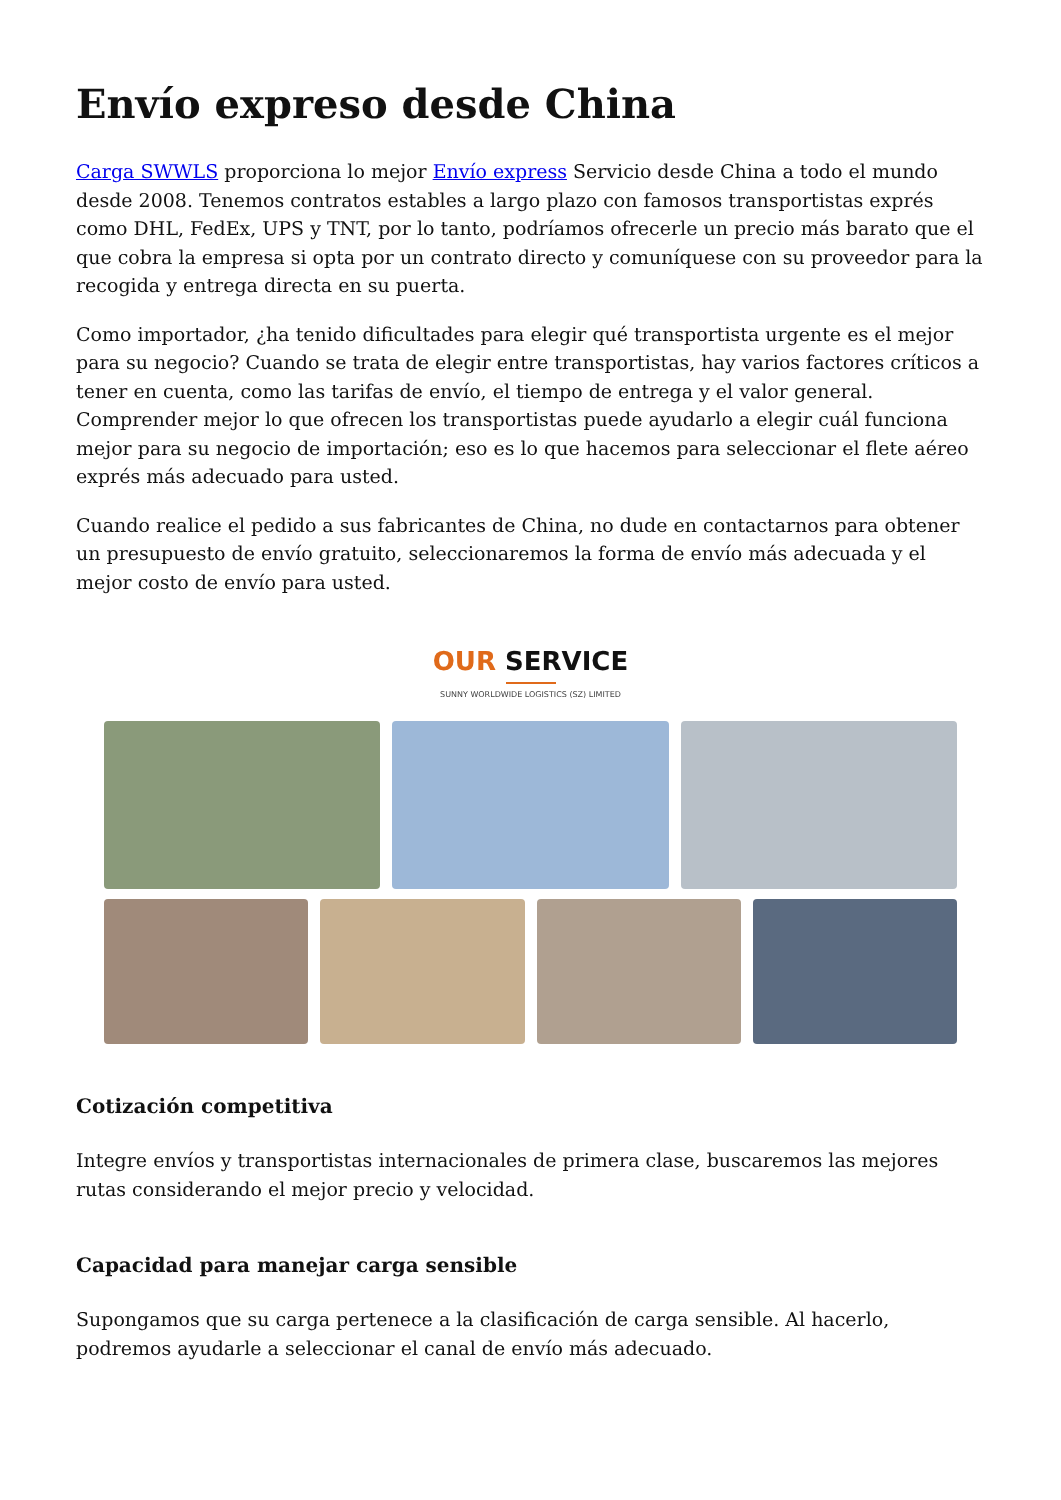Envío expreso desde China
Carga SWWLS proporciona lo mejor Envío express Servicio desde China a todo el mundo desde 2008. Tenemos contratos estables a largo plazo con famosos transportistas exprés como DHL, FedEx, UPS y TNT, por lo tanto, podríamos ofrecerle un precio más barato que el que cobra la empresa si opta por un contrato directo y comuníquese con su proveedor para la recogida y entrega directa en su puerta.
Como importador, ¿ha tenido dificultades para elegir qué transportista urgente es el mejor para su negocio? Cuando se trata de elegir entre transportistas, hay varios factores críticos a tener en cuenta, como las tarifas de envío, el tiempo de entrega y el valor general. Comprender mejor lo que ofrecen los transportistas puede ayudarlo a elegir cuál funciona mejor para su negocio de importación; eso es lo que hacemos para seleccionar el flete aéreo exprés más adecuado para usted.
Cuando realice el pedido a sus fabricantes de China, no dude en contactarnos para obtener un presupuesto de envío gratuito, seleccionaremos la forma de envío más adecuada y el mejor costo de envío para usted.
OUR SERVICE
SUNNY WORLDWIDE LOGISTICS (SZ) LIMITED
Cotización competitiva
Integre envíos y transportistas internacionales de primera clase, buscaremos las mejores rutas considerando el mejor precio y velocidad.
Capacidad para manejar carga sensible
Supongamos que su carga pertenece a la clasificación de carga sensible. Al hacerlo, podremos ayudarle a seleccionar el canal de envío más adecuado.